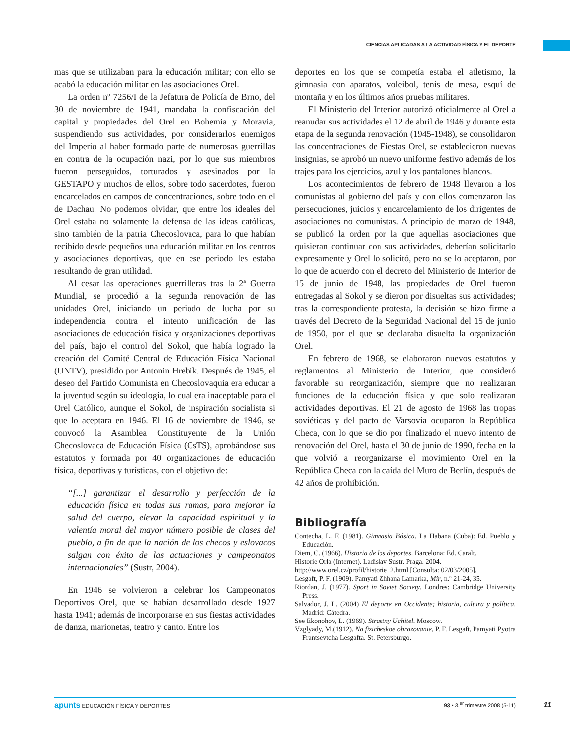CIENCIAS APLICADAS A LA ACTIVIDAD FÍSICA Y EL DEPORTE
mas que se utilizaban para la educación militar; con ello se acabó la educación militar en las asociaciones Orel.
La orden nº 7256/I de la Jefatura de Policía de Brno, del 30 de noviembre de 1941, mandaba la confiscación del capital y propiedades del Orel en Bohemia y Moravia, suspendiendo sus actividades, por considerarlos enemigos del Imperio al haber formado parte de numerosas guerrillas en contra de la ocupación nazi, por lo que sus miembros fueron perseguidos, torturados y asesinados por la GESTAPO y muchos de ellos, sobre todo sacerdotes, fueron encarcelados en campos de concentraciones, sobre todo en el de Dachau. No podemos olvidar, que entre los ideales del Orel estaba no solamente la defensa de las ideas católicas, sino también de la patria Checoslovaca, para lo que habían recibido desde pequeños una educación militar en los centros y asociaciones deportivas, que en ese periodo les estaba resultando de gran utilidad.
Al cesar las operaciones guerrilleras tras la 2ª Guerra Mundial, se procedió a la segunda renovación de las unidades Orel, iniciando un periodo de lucha por su independencia contra el intento unificación de las asociaciones de educación física y organizaciones deportivas del país, bajo el control del Sokol, que había logrado la creación del Comité Central de Educación Física Nacional (UNTV), presidido por Antonin Hrebik. Después de 1945, el deseo del Partido Comunista en Checoslovaquia era educar a la juventud según su ideología, lo cual era inaceptable para el Orel Católico, aunque el Sokol, de inspiración socialista si que lo aceptara en 1946. El 16 de noviembre de 1946, se convocó la Asamblea Constituyente de la Unión Checoslovaca de Educación Física (CsTS), aprobándose sus estatutos y formada por 40 organizaciones de educación física, deportivas y turísticas, con el objetivo de:
“[...] garantizar el desarrollo y perfección de la educación física en todas sus ramas, para mejorar la salud del cuerpo, elevar la capacidad espiritual y la valentía moral del mayor número posible de clases del pueblo, a fin de que la nación de los checos y eslovacos salgan con éxito de las actuaciones y campeonatos internacionales” (Sustr, 2004).
En 1946 se volvieron a celebrar los Campeonatos Deportivos Orel, que se habían desarrollado desde 1927 hasta 1941; además de incorporarse en sus fiestas actividades de danza, marionetas, teatro y canto. Entre los
deportes en los que se competía estaba el atletismo, la gimnasia con aparatos, voleibol, tenis de mesa, esquí de montaña y en los últimos años pruebas militares.
El Ministerio del Interior autorizó oficialmente al Orel a reanudar sus actividades el 12 de abril de 1946 y durante esta etapa de la segunda renovación (1945-1948), se consolidaron las concentraciones de Fiestas Orel, se establecieron nuevas insignias, se aprobó un nuevo uniforme festivo además de los trajes para los ejercicios, azul y los pantalones blancos.
Los acontecimientos de febrero de 1948 llevaron a los comunistas al gobierno del país y con ellos comenzaron las persecuciones, juicios y encarcelamiento de los dirigentes de asociaciones no comunistas. A principio de marzo de 1948, se publicó la orden por la que aquellas asociaciones que quisieran continuar con sus actividades, deberían solicitarlo expresamente y Orel lo solicitó, pero no se lo aceptaron, por lo que de acuerdo con el decreto del Ministerio de Interior de 15 de junio de 1948, las propiedades de Orel fueron entregadas al Sokol y se dieron por disueltas sus actividades; tras la correspondiente protesta, la decisión se hizo firme a través del Decreto de la Seguridad Nacional del 15 de junio de 1950, por el que se declaraba disuelta la organización Orel.
En febrero de 1968, se elaboraron nuevos estatutos y reglamentos al Ministerio de Interior, que consideró favorable su reorganización, siempre que no realizaran funciones de la educación física y que solo realizaran actividades deportivas. El 21 de agosto de 1968 las tropas soviéticas y del pacto de Varsovia ocuparon la República Checa, con lo que se dio por finalizado el nuevo intento de renovación del Orel, hasta el 30 de junio de 1990, fecha en la que volvió a reorganizarse el movimiento Orel en la República Checa con la caída del Muro de Berlín, después de 42 años de prohibición.
Bibliografía
Contecha, L. F. (1981). Gimnasia Básica. La Habana (Cuba): Ed. Pueblo y Educación.
Diem, C. (1966). Historia de los deportes. Barcelona: Ed. Caralt.
Historie Orla (Internet). Ladislav Sustr. Praga. 2004.
http://www.orel.cz/profil/historie_2.html [Consulta: 02/03/2005].
Lesgaft, P. F. (1909). Pamyati Zhhana Lamarka, Mir, n.º 21-24, 35.
Riordan, J. (1977). Sport in Soviet Society. Londres: Cambridge University Press.
Salvador, J. L. (2004) El deporte en Occidente; historia, cultura y política. Madrid: Cátedra.
See Ekonohov, L. (1969). Strastny Uchitel. Moscow.
Vzglyady, M.(1912). Na fizicheskoe obrazovanie, P. F. Lesgaft, Pamyati Pyotra Frantsevtcha Lesgafta. St. Petersburgo.
apunts EDUCACIÓN FÍSICA Y DEPORTES 93 • 3.<sup>er</sup> trimestre 2008 (5-11) 11